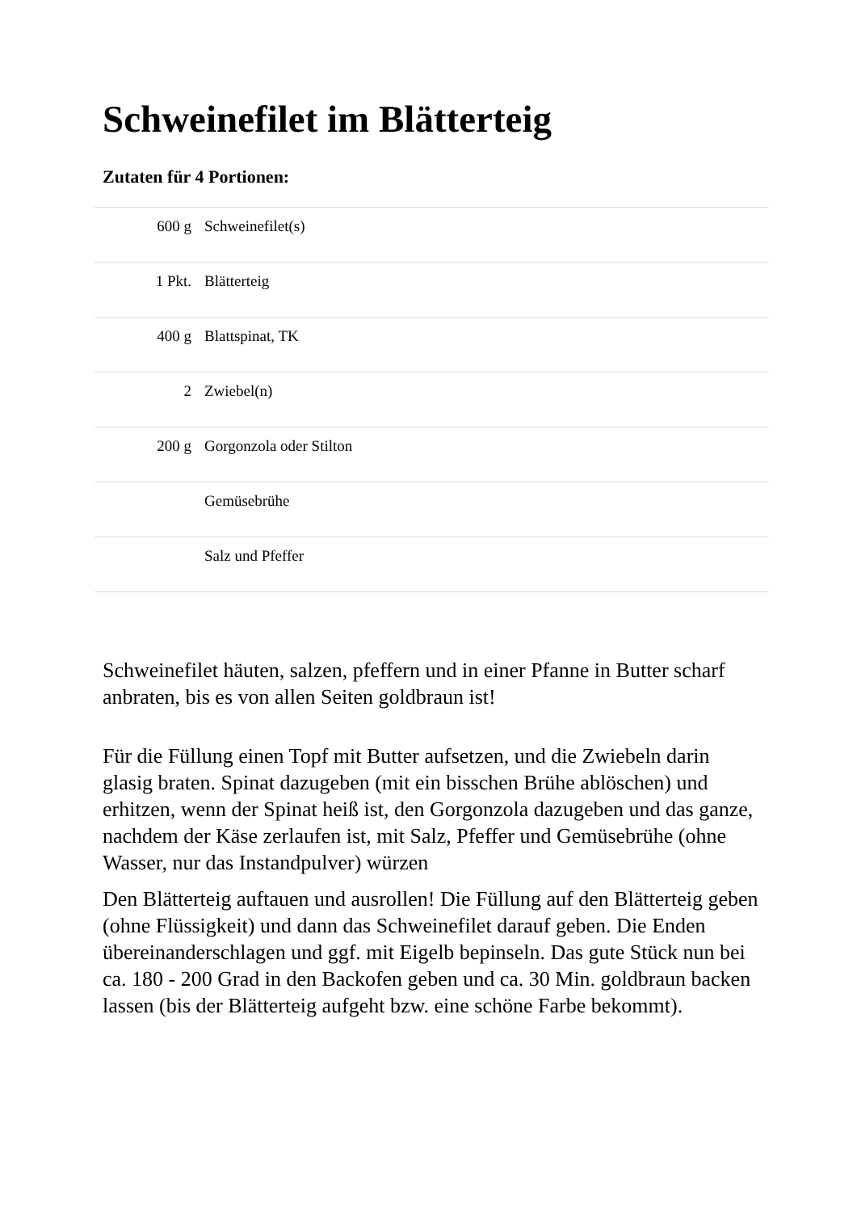Schweinefilet im Blätterteig
Zutaten für 4 Portionen:
| 600 g | Schweinefilet(s) |
| 1 Pkt. | Blätterteig |
| 400 g | Blattspinat, TK |
| 2 | Zwiebel(n) |
| 200 g | Gorgonzola oder Stilton |
| | Gemüsebrühe |
| | Salz und Pfeffer |
Schweinefilet häuten, salzen, pfeffern und in einer Pfanne in Butter scharf anbraten, bis es von allen Seiten goldbraun ist!
Für die Füllung einen Topf mit Butter aufsetzen, und die Zwiebeln darin glasig braten. Spinat dazugeben (mit ein bisschen Brühe ablöschen) und erhitzen, wenn der Spinat heiß ist, den Gorgonzola dazugeben und das ganze, nachdem der Käse zerlaufen ist, mit Salz, Pfeffer und Gemüsebrühe (ohne Wasser, nur das Instandpulver) würzen
Den Blätterteig auftauen und ausrollen! Die Füllung auf den Blätterteig geben (ohne Flüssigkeit) und dann das Schweinefilet darauf geben. Die Enden übereinanderschlagen und ggf. mit Eigelb bepinseln. Das gute Stück nun bei ca. 180 - 200 Grad in den Backofen geben und ca. 30 Min. goldbraun backen lassen (bis der Blätterteig aufgeht bzw. eine schöne Farbe bekommt).